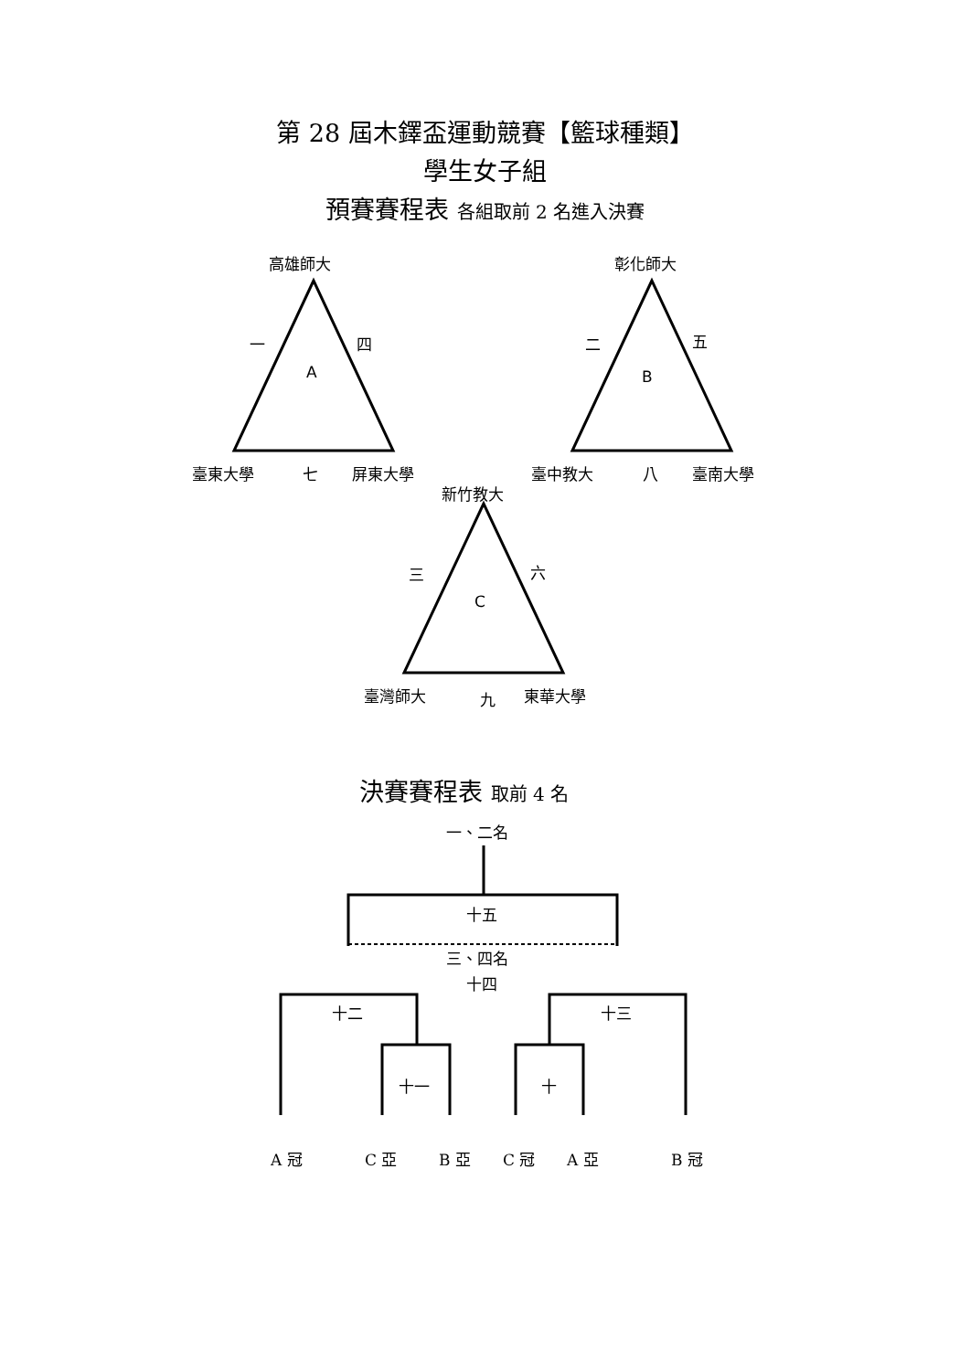第 28 屆木鐸盃運動競賽【籃球種類】
學生女子組
預賽賽程表 各組取前 2 名進入決賽
高雄師大
一 四
A
臺東大學 七 屏東大學
彰化師大
二 五
B
臺中教大 八 臺南大學
新竹教大
三 六
C
臺灣師大 九 東華大學
決賽賽程表 取前 4 名
一、二名
十五
三、四名
十四
十二 十三
十一 十
A 冠 C 亞 B 亞 C 冠 A 亞 B 冠